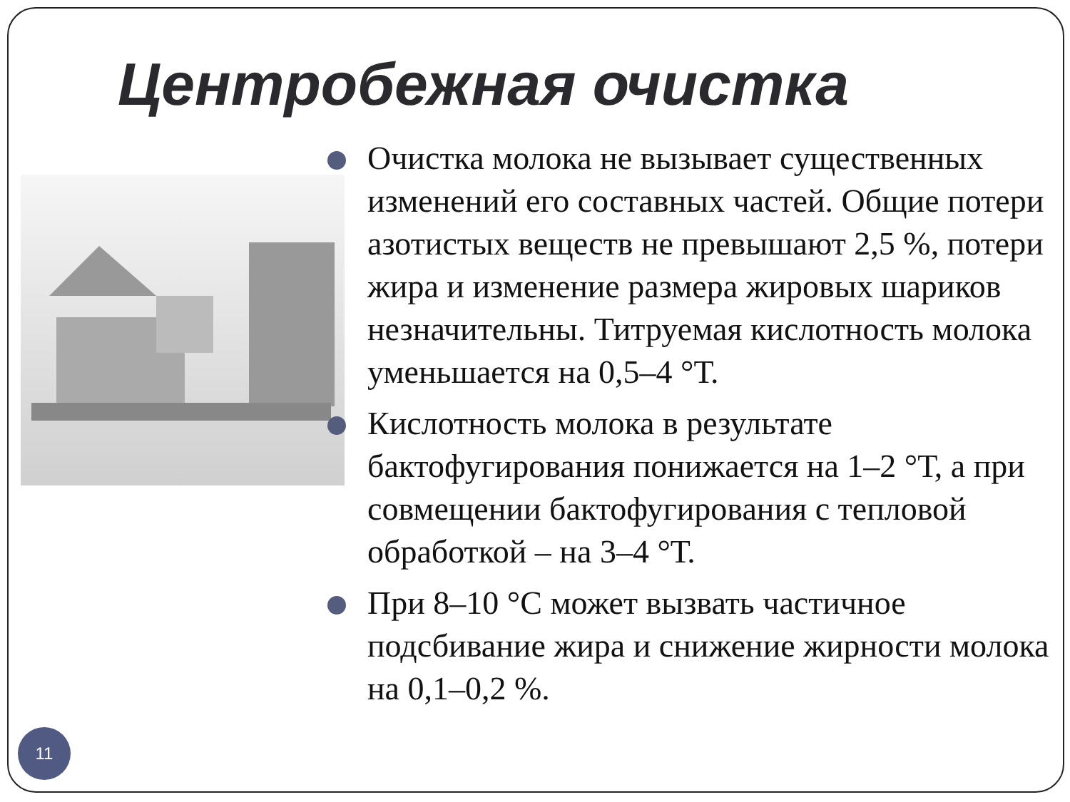Центробежная очистка
Очистка молока не вызывает существенных изменений его составных частей. Общие потери азотистых веществ не превышают 2,5 %, потери жира и изменение размера жировых шариков незначительны. Титруемая кислотность молока уменьшается на 0,5–4 °Т.
Кислотность молока в результате бактофугирования понижается на 1–2 °Т, а при совмещении бактофугирования с тепловой обработкой – на 3–4 °Т.
При 8–10 °С может вызвать частичное подсбивание жира и снижение жирности молока на 0,1–0,2 %.
11